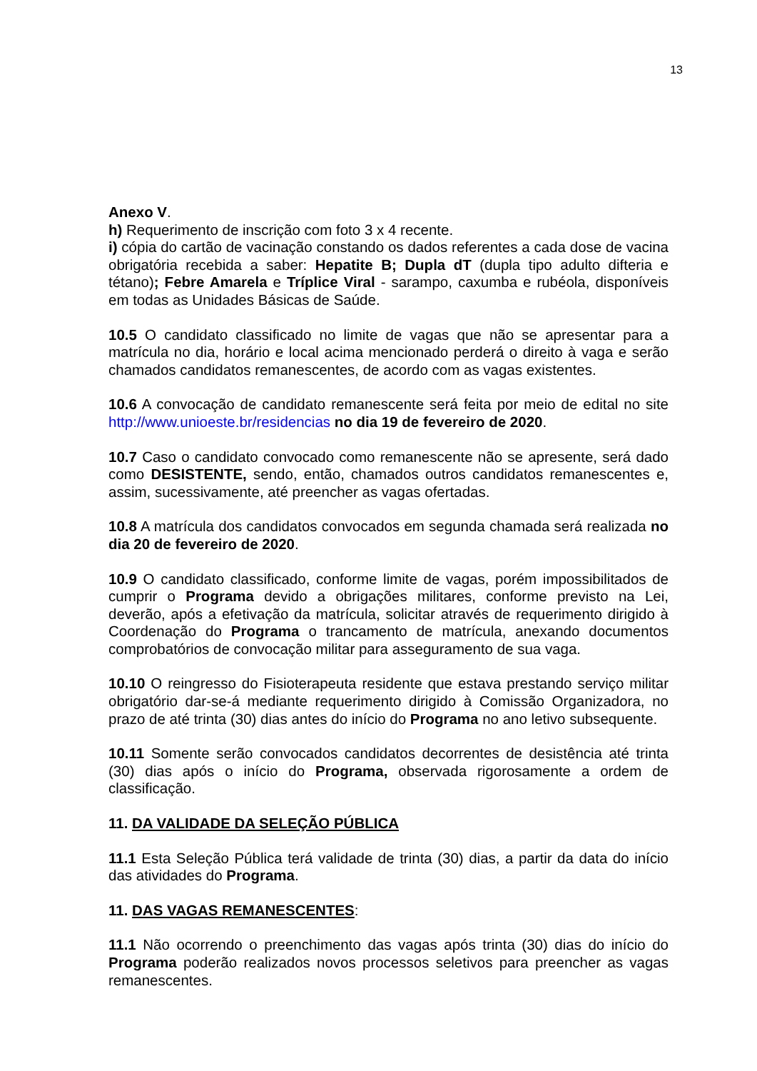13
Anexo V.
h) Requerimento de inscrição com foto 3 x 4 recente.
i) cópia do cartão de vacinação constando os dados referentes a cada dose de vacina obrigatória recebida a saber: Hepatite B; Dupla dT (dupla tipo adulto difteria e tétano); Febre Amarela e Tríplice Viral - sarampo, caxumba e rubéola, disponíveis em todas as Unidades Básicas de Saúde.
10.5 O candidato classificado no limite de vagas que não se apresentar para a matrícula no dia, horário e local acima mencionado perderá o direito à vaga e serão chamados candidatos remanescentes, de acordo com as vagas existentes.
10.6 A convocação de candidato remanescente será feita por meio de edital no site http://www.unioeste.br/residencias no dia 19 de fevereiro de 2020.
10.7 Caso o candidato convocado como remanescente não se apresente, será dado como DESISTENTE, sendo, então, chamados outros candidatos remanescentes e, assim, sucessivamente, até preencher as vagas ofertadas.
10.8 A matrícula dos candidatos convocados em segunda chamada será realizada no dia 20 de fevereiro de 2020.
10.9 O candidato classificado, conforme limite de vagas, porém impossibilitados de cumprir o Programa devido a obrigações militares, conforme previsto na Lei, deverão, após a efetivação da matrícula, solicitar através de requerimento dirigido à Coordenação do Programa o trancamento de matrícula, anexando documentos comprobatórios de convocação militar para asseguramento de sua vaga.
10.10 O reingresso do Fisioterapeuta residente que estava prestando serviço militar obrigatório dar-se-á mediante requerimento dirigido à Comissão Organizadora, no prazo de até trinta (30) dias antes do início do Programa no ano letivo subsequente.
10.11 Somente serão convocados candidatos decorrentes de desistência até trinta (30) dias após o início do Programa, observada rigorosamente a ordem de classificação.
11. DA VALIDADE DA SELEÇÃO PÚBLICA
11.1 Esta Seleção Pública terá validade de trinta (30) dias, a partir da data do início das atividades do Programa.
11. DAS VAGAS REMANESCENTES:
11.1 Não ocorrendo o preenchimento das vagas após trinta (30) dias do início do Programa poderão realizados novos processos seletivos para preencher as vagas remanescentes.